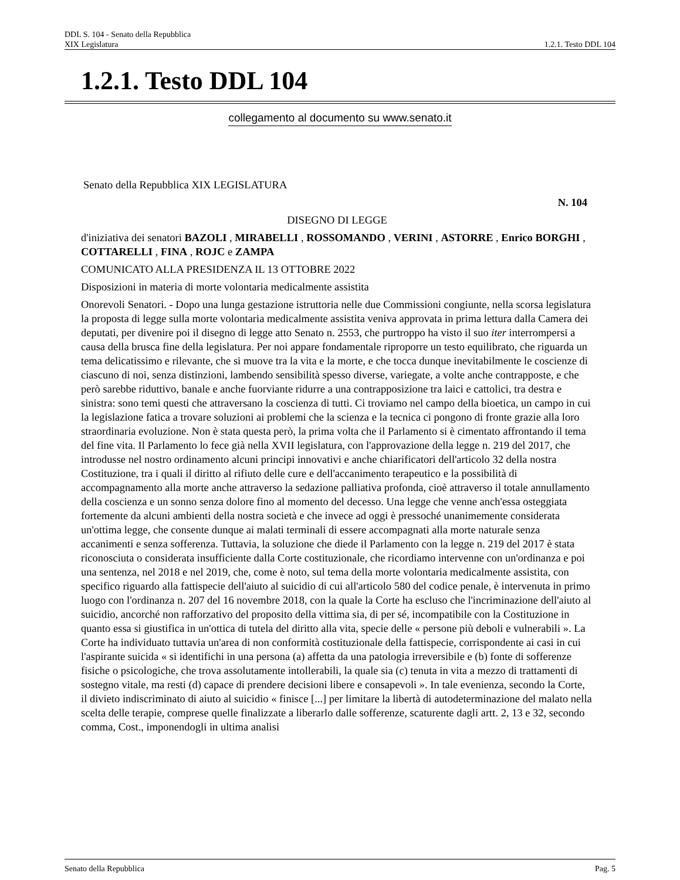DDL S. 104 - Senato della Repubblica
XIX Legislatura 1.2.1. Testo DDL 104
1.2.1. Testo DDL 104
collegamento al documento su www.senato.it
Senato della Repubblica XIX LEGISLATURA
N. 104
DISEGNO DI LEGGE
d'iniziativa dei senatori BAZOLI , MIRABELLI , ROSSOMANDO , VERINI , ASTORRE , Enrico BORGHI , COTTARELLI , FINA , ROJC e ZAMPA
COMUNICATO ALLA PRESIDENZA IL 13 OTTOBRE 2022
Disposizioni in materia di morte volontaria medicalmente assistita
Onorevoli Senatori. - Dopo una lunga gestazione istruttoria nelle due Commissioni congiunte, nella scorsa legislatura la proposta di legge sulla morte volontaria medicalmente assistita veniva approvata in prima lettura dalla Camera dei deputati, per divenire poi il disegno di legge atto Senato n. 2553, che purtroppo ha visto il suo iter interrompersi a causa della brusca fine della legislatura. Per noi appare fondamentale riproporre un testo equilibrato, che riguarda un tema delicatissimo e rilevante, che si muove tra la vita e la morte, e che tocca dunque inevitabilmente le coscienze di ciascuno di noi, senza distinzioni, lambendo sensibilità spesso diverse, variegate, a volte anche contrapposte, e che però sarebbe riduttivo, banale e anche fuorviante ridurre a una contrapposizione tra laici e cattolici, tra destra e sinistra: sono temi questi che attraversano la coscienza di tutti. Ci troviamo nel campo della bioetica, un campo in cui la legislazione fatica a trovare soluzioni ai problemi che la scienza e la tecnica ci pongono di fronte grazie alla loro straordinaria evoluzione. Non è stata questa però, la prima volta che il Parlamento si è cimentato affrontando il tema del fine vita. Il Parlamento lo fece già nella XVII legislatura, con l'approvazione della legge n. 219 del 2017, che introdusse nel nostro ordinamento alcuni principi innovativi e anche chiarificatori dell'articolo 32 della nostra Costituzione, tra i quali il diritto al rifiuto delle cure e dell'accanimento terapeutico e la possibilità di accompagnamento alla morte anche attraverso la sedazione palliativa profonda, cioè attraverso il totale annullamento della coscienza e un sonno senza dolore fino al momento del decesso. Una legge che venne anch'essa osteggiata fortemente da alcuni ambienti della nostra società e che invece ad oggi è pressoché unanimemente considerata un'ottima legge, che consente dunque ai malati terminali di essere accompagnati alla morte naturale senza accanimenti e senza sofferenza. Tuttavia, la soluzione che diede il Parlamento con la legge n. 219 del 2017 è stata riconosciuta o considerata insufficiente dalla Corte costituzionale, che ricordiamo intervenne con un'ordinanza e poi una sentenza, nel 2018 e nel 2019, che, come è noto, sul tema della morte volontaria medicalmente assistita, con specifico riguardo alla fattispecie dell'aiuto al suicidio di cui all'articolo 580 del codice penale, è intervenuta in primo luogo con l'ordinanza n. 207 del 16 novembre 2018, con la quale la Corte ha escluso che l'incriminazione dell'aiuto al suicidio, ancorché non rafforzativo del proposito della vittima sia, di per sé, incompatibile con la Costituzione in quanto essa si giustifica in un'ottica di tutela del diritto alla vita, specie delle « persone più deboli e vulnerabili ». La Corte ha individuato tuttavia un'area di non conformità costituzionale della fattispecie, corrispondente ai casi in cui l'aspirante suicida « si identifichi in una persona (a) affetta da una patologia irreversibile e (b) fonte di sofferenze fisiche o psicologiche, che trova assolutamente intollerabili, la quale sia (c) tenuta in vita a mezzo di trattamenti di sostegno vitale, ma resti (d) capace di prendere decisioni libere e consapevoli ». In tale evenienza, secondo la Corte, il divieto indiscriminato di aiuto al suicidio « finisce [...] per limitare la libertà di autodeterminazione del malato nella scelta delle terapie, comprese quelle finalizzate a liberarlo dalle sofferenze, scaturente dagli artt. 2, 13 e 32, secondo comma, Cost., imponendogli in ultima analisi
Senato della Repubblica Pag. 5